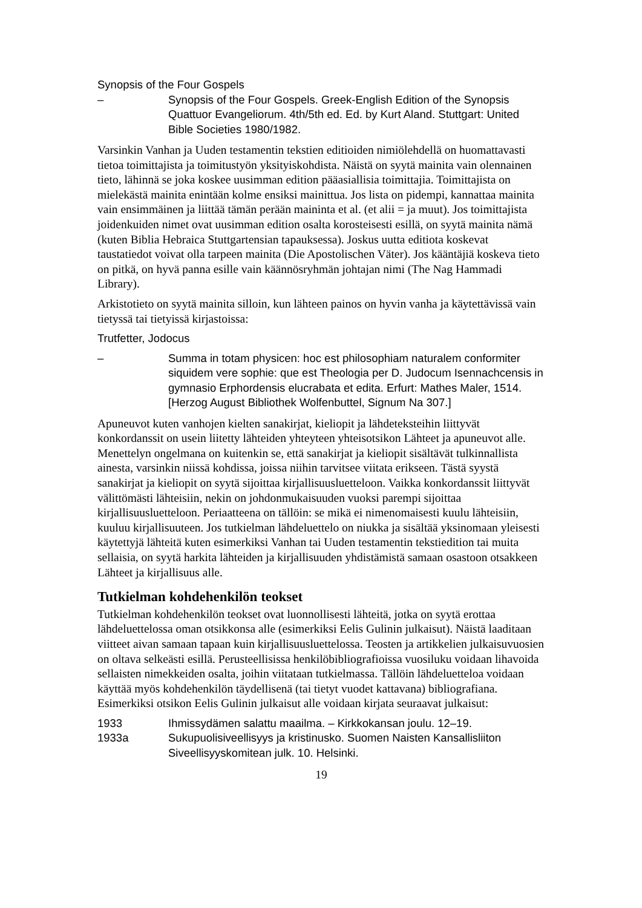Synopsis of the Four Gospels
– Synopsis of the Four Gospels. Greek-English Edition of the Synopsis Quattuor Evangeliorum. 4th/5th ed. Ed. by Kurt Aland. Stuttgart: United Bible Societies 1980/1982.
Varsinkin Vanhan ja Uuden testamentin tekstien editioiden nimiölehdellä on huomattavasti tietoa toimittajista ja toimitustyön yksityiskohdista. Näistä on syytä mainita vain olennainen tieto, lähinnä se joka koskee uusimman edition pääasiallisia toimittajia. Toimittajista on mielekästä mainita enintään kolme ensiksi mainittua. Jos lista on pidempi, kannattaa mainita vain ensimmäinen ja liittää tämän perään maininta et al. (et alii = ja muut). Jos toimittajista joidenkuiden nimet ovat uusimman edition osalta korosteisesti esillä, on syytä mainita nämä (kuten Biblia Hebraica Stuttgartensian tapauksessa). Joskus uutta editiota koskevat taustatiedot voivat olla tarpeen mainita (Die Apostolischen Väter). Jos kääntäjiä koskeva tieto on pitkä, on hyvä panna esille vain käännösryhmän johtajan nimi (The Nag Hammadi Library).
Arkistotieto on syytä mainita silloin, kun lähteen painos on hyvin vanha ja käytettävissä vain tietyssä tai tietyissä kirjastoissa:
Trutfetter, Jodocus
– Summa in totam physicen: hoc est philosophiam naturalem conformiter siquidem vere sophie: que est Theologia per D. Judocum Isennachcensis in gymnasio Erphordensis elucrabata et edita. Erfurt: Mathes Maler, 1514. [Herzog August Bibliothek Wolfenbuttel, Signum Na 307.]
Apuneuvot kuten vanhojen kielten sanakirjat, kieliopit ja lähdeteksteihin liittyvät konkordanssit on usein liitetty lähteiden yhteyteen yhteisotsikon Lähteet ja apuneuvot alle. Menettelyn ongelmana on kuitenkin se, että sanakirjat ja kieliopit sisältävät tulkinnallista ainesta, varsinkin niissä kohdissa, joissa niihin tarvitsee viitata erikseen. Tästä syystä sanakirjat ja kieliopit on syytä sijoittaa kirjallisuusluetteloon. Vaikka konkordanssit liittyvät välittömästi lähteisiin, nekin on johdonmukaisuuden vuoksi parempi sijoittaa kirjallisuusluetteloon. Periaatteena on tällöin: se mikä ei nimenomaisesti kuulu lähteisiin, kuuluu kirjallisuuteen. Jos tutkielman lähdeluettelo on niukka ja sisältää yksinomaan yleisesti käytettyjä lähteitä kuten esimerkiksi Vanhan tai Uuden testamentin tekstiedition tai muita sellaisia, on syytä harkita lähteiden ja kirjallisuuden yhdistämistä samaan osastoon otsakkeen Lähteet ja kirjallisuus alle.
Tutkielman kohdehenkilön teokset
Tutkielman kohdehenkilön teokset ovat luonnollisesti lähteitä, jotka on syytä erottaa lähdeluettelossa oman otsikkonsa alle (esimerkiksi Eelis Gulinin julkaisut). Näistä laaditaan viitteet aivan samaan tapaan kuin kirjallisuusluettelossa. Teosten ja artikkelien julkaisuvuosien on oltava selkeästi esillä. Perusteellisissa henkilöbibliografioissa vuosiluku voidaan lihavoida sellaisten nimekkeiden osalta, joihin viitataan tutkielmassa. Tällöin lähdeluetteloa voidaan käyttää myös kohdehenkilön täydellisenä (tai tietyt vuodet kattavana) bibliografiana. Esimerkiksi otsikon Eelis Gulinin julkaisut alle voidaan kirjata seuraavat julkaisut:
1933 Ihmissydämen salattu maailma. – Kirkkokansan joulu. 12–19.
1933a Sukupuolisiveellisyys ja kristinusko. Suomen Naisten Kansallisliiton Siveellisyyskomitean julk. 10. Helsinki.
19